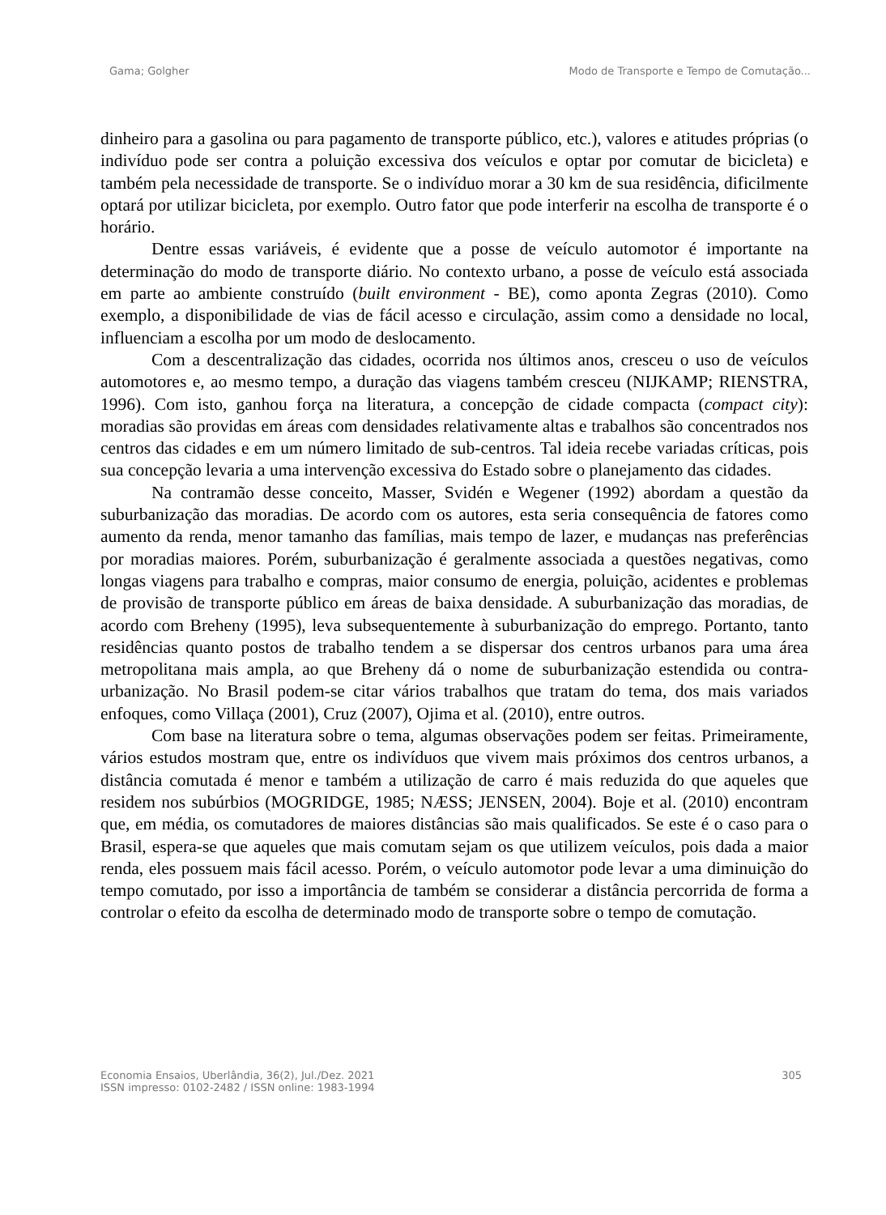Gama; Golgher Modo de Transporte e Tempo de Comutação...
dinheiro para a gasolina ou para pagamento de transporte público, etc.), valores e atitudes próprias (o indivíduo pode ser contra a poluição excessiva dos veículos e optar por comutar de bicicleta) e também pela necessidade de transporte. Se o indivíduo morar a 30 km de sua residência, dificilmente optará por utilizar bicicleta, por exemplo. Outro fator que pode interferir na escolha de transporte é o horário.
Dentre essas variáveis, é evidente que a posse de veículo automotor é importante na determinação do modo de transporte diário. No contexto urbano, a posse de veículo está associada em parte ao ambiente construído (built environment - BE), como aponta Zegras (2010). Como exemplo, a disponibilidade de vias de fácil acesso e circulação, assim como a densidade no local, influenciam a escolha por um modo de deslocamento.
Com a descentralização das cidades, ocorrida nos últimos anos, cresceu o uso de veículos automotores e, ao mesmo tempo, a duração das viagens também cresceu (NIJKAMP; RIENSTRA, 1996). Com isto, ganhou força na literatura, a concepção de cidade compacta (compact city): moradias são providas em áreas com densidades relativamente altas e trabalhos são concentrados nos centros das cidades e em um número limitado de sub-centros. Tal ideia recebe variadas críticas, pois sua concepção levaria a uma intervenção excessiva do Estado sobre o planejamento das cidades.
Na contramão desse conceito, Masser, Svidén e Wegener (1992) abordam a questão da suburbanização das moradias. De acordo com os autores, esta seria consequência de fatores como aumento da renda, menor tamanho das famílias, mais tempo de lazer, e mudanças nas preferências por moradias maiores. Porém, suburbanização é geralmente associada a questões negativas, como longas viagens para trabalho e compras, maior consumo de energia, poluição, acidentes e problemas de provisão de transporte público em áreas de baixa densidade. A suburbanização das moradias, de acordo com Breheny (1995), leva subsequentemente à suburbanização do emprego. Portanto, tanto residências quanto postos de trabalho tendem a se dispersar dos centros urbanos para uma área metropolitana mais ampla, ao que Breheny dá o nome de suburbanização estendida ou contra-urbanização. No Brasil podem-se citar vários trabalhos que tratam do tema, dos mais variados enfoques, como Villaça (2001), Cruz (2007), Ojima et al. (2010), entre outros.
Com base na literatura sobre o tema, algumas observações podem ser feitas. Primeiramente, vários estudos mostram que, entre os indivíduos que vivem mais próximos dos centros urbanos, a distância comutada é menor e também a utilização de carro é mais reduzida do que aqueles que residem nos subúrbios (MOGRIDGE, 1985; NÆSS; JENSEN, 2004). Boje et al. (2010) encontram que, em média, os comutadores de maiores distâncias são mais qualificados. Se este é o caso para o Brasil, espera-se que aqueles que mais comutam sejam os que utilizem veículos, pois dada a maior renda, eles possuem mais fácil acesso. Porém, o veículo automotor pode levar a uma diminuição do tempo comutado, por isso a importância de também se considerar a distância percorrida de forma a controlar o efeito da escolha de determinado modo de transporte sobre o tempo de comutação.
Economia Ensaios, Uberlândia, 36(2), Jul./Dez. 2021
ISSN impresso: 0102-2482 / ISSN online: 1983-1994 305